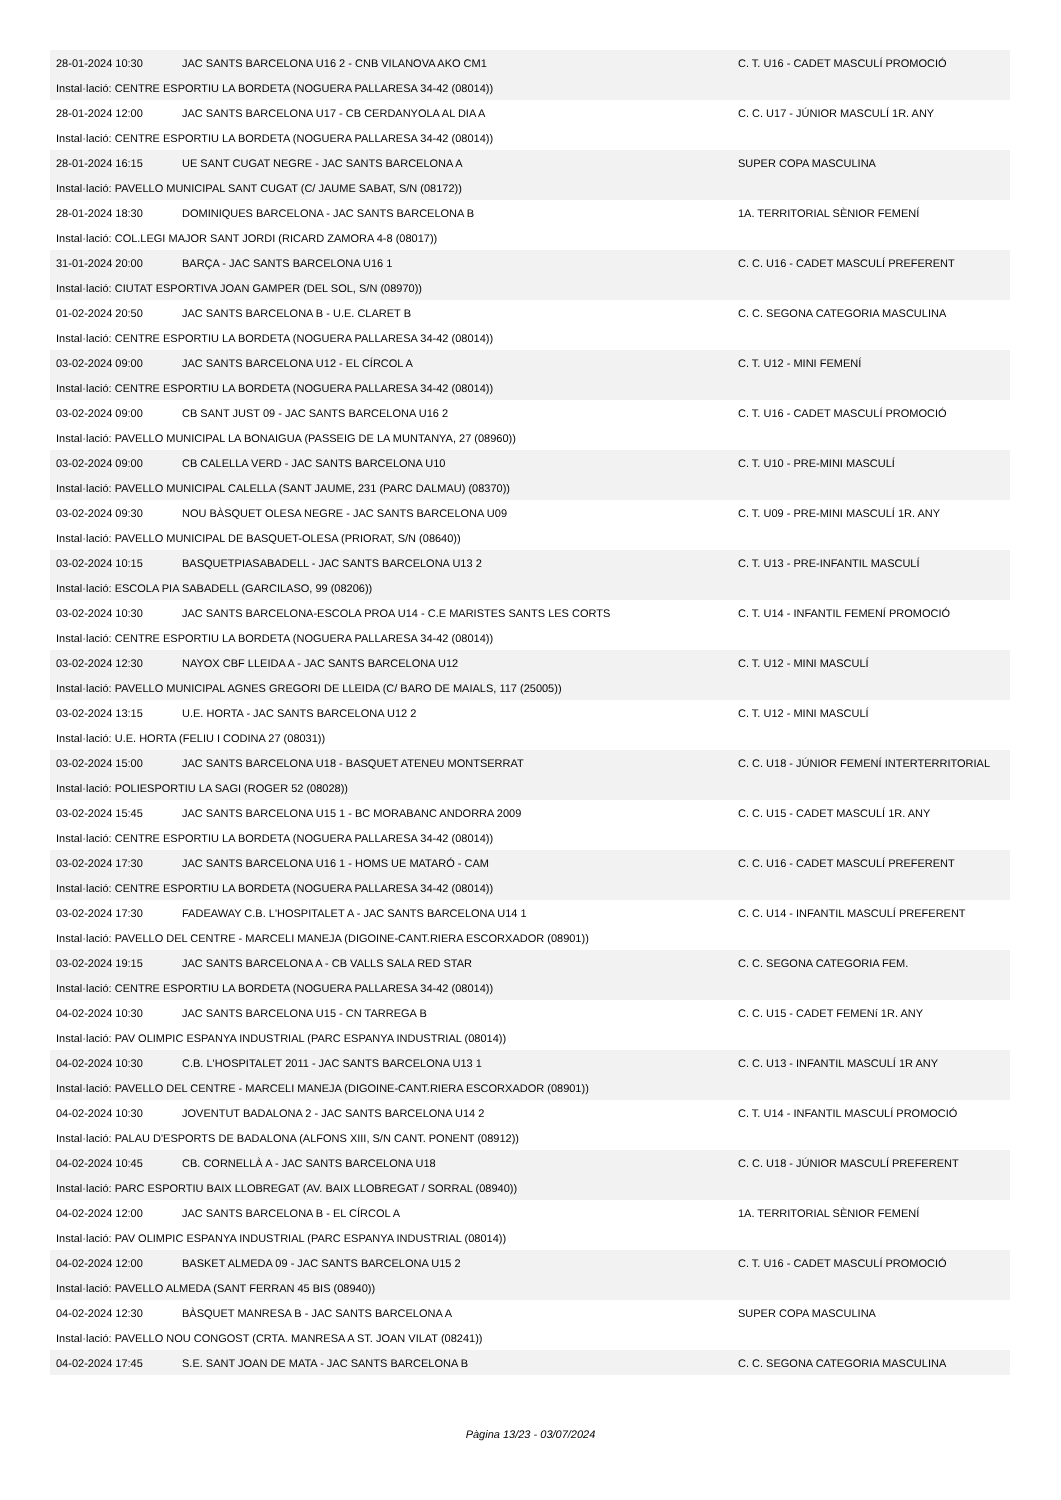| 28-01-2024 10:30 | JAC SANTS BARCELONA U16 2 - CNB VILANOVA AKO CM1 | C. T. U16 - CADET MASCULÍ PROMOCIÓ |
| Instal·lació: CENTRE ESPORTIU LA BORDETA (NOGUERA PALLARESA 34-42 (08014)) | | |
| 28-01-2024 12:00 | JAC SANTS BARCELONA U17 - CB CERDANYOLA AL DIA A | C. C. U17 - JÚNIOR MASCULÍ 1R. ANY |
| Instal·lació: CENTRE ESPORTIU LA BORDETA (NOGUERA PALLARESA 34-42 (08014)) | | |
| 28-01-2024 16:15 | UE SANT CUGAT NEGRE - JAC SANTS BARCELONA A | SUPER COPA MASCULINA |
| Instal·lació: PAVELLO MUNICIPAL SANT CUGAT (C/ JAUME SABAT, S/N (08172)) | | |
| 28-01-2024 18:30 | DOMINIQUES BARCELONA - JAC SANTS BARCELONA B | 1A. TERRITORIAL SÈNIOR FEMENÍ |
| Instal·lació: COL.LEGI MAJOR SANT JORDI (RICARD ZAMORA 4-8 (08017)) | | |
| 31-01-2024 20:00 | BARÇA - JAC SANTS BARCELONA U16 1 | C. C. U16 - CADET MASCULÍ PREFERENT |
| Instal·lació: CIUTAT ESPORTIVA JOAN GAMPER (DEL SOL, S/N (08970)) | | |
| 01-02-2024 20:50 | JAC SANTS BARCELONA B - U.E. CLARET B | C. C. SEGONA CATEGORIA MASCULINA |
| Instal·lació: CENTRE ESPORTIU LA BORDETA (NOGUERA PALLARESA 34-42 (08014)) | | |
| 03-02-2024 09:00 | JAC SANTS BARCELONA U12 - EL CÍRCOL A | C. T. U12 - MINI FEMENÍ |
| Instal·lació: CENTRE ESPORTIU LA BORDETA (NOGUERA PALLARESA 34-42 (08014)) | | |
| 03-02-2024 09:00 | CB SANT JUST 09 - JAC SANTS BARCELONA U16 2 | C. T. U16 - CADET MASCULÍ PROMOCIÓ |
| Instal·lació: PAVELLO MUNICIPAL LA BONAIGUA (PASSEIG DE LA MUNTANYA, 27 (08960)) | | |
| 03-02-2024 09:00 | CB CALELLA VERD - JAC SANTS BARCELONA U10 | C. T. U10 - PRE-MINI MASCULÍ |
| Instal·lació: PAVELLO MUNICIPAL CALELLA (SANT JAUME, 231 (PARC DALMAU) (08370)) | | |
| 03-02-2024 09:30 | NOU BÀSQUET OLESA NEGRE - JAC SANTS BARCELONA U09 | C. T. U09 - PRE-MINI MASCULÍ 1R. ANY |
| Instal·lació: PAVELLO MUNICIPAL DE BASQUET-OLESA (PRIORAT, S/N (08640)) | | |
| 03-02-2024 10:15 | BASQUETPIASABADELL - JAC SANTS BARCELONA U13 2 | C. T. U13 - PRE-INFANTIL MASCULÍ |
| Instal·lació: ESCOLA PIA SABADELL (GARCILASO, 99 (08206)) | | |
| 03-02-2024 10:30 | JAC SANTS BARCELONA-ESCOLA PROA U14 - C.E MARISTES SANTS LES CORTS | C. T. U14 - INFANTIL FEMENÍ PROMOCIÓ |
| Instal·lació: CENTRE ESPORTIU LA BORDETA (NOGUERA PALLARESA 34-42 (08014)) | | |
| 03-02-2024 12:30 | NAYOX CBF LLEIDA A - JAC SANTS BARCELONA U12 | C. T. U12 - MINI MASCULÍ |
| Instal·lació: PAVELLO MUNICIPAL AGNES GREGORI DE LLEIDA (C/ BARO DE MAIALS, 117 (25005)) | | |
| 03-02-2024 13:15 | U.E. HORTA - JAC SANTS BARCELONA U12 2 | C. T. U12 - MINI MASCULÍ |
| Instal·lació: U.E. HORTA (FELIU I CODINA 27 (08031)) | | |
| 03-02-2024 15:00 | JAC SANTS BARCELONA U18 - BASQUET ATENEU MONTSERRAT | C. C. U18 - JÚNIOR FEMENÍ INTERTERRITORIAL |
| Instal·lació: POLIESPORTIU LA SAGI (ROGER 52 (08028)) | | |
| 03-02-2024 15:45 | JAC SANTS BARCELONA U15 1 - BC MORABANC ANDORRA 2009 | C. C. U15 - CADET MASCULÍ 1R. ANY |
| Instal·lació: CENTRE ESPORTIU LA BORDETA (NOGUERA PALLARESA 34-42 (08014)) | | |
| 03-02-2024 17:30 | JAC SANTS BARCELONA U16 1 - HOMS UE MATARÓ - CAM | C. C. U16 - CADET MASCULÍ PREFERENT |
| Instal·lació: CENTRE ESPORTIU LA BORDETA (NOGUERA PALLARESA 34-42 (08014)) | | |
| 03-02-2024 17:30 | FADEAWAY C.B. L'HOSPITALET A - JAC SANTS BARCELONA U14 1 | C. C. U14 - INFANTIL MASCULÍ PREFERENT |
| Instal·lació: PAVELLO DEL CENTRE - MARCELI MANEJA (DIGOINE-CANT.RIERA ESCORXADOR (08901)) | | |
| 03-02-2024 19:15 | JAC SANTS BARCELONA A - CB VALLS SALA RED STAR | C. C. SEGONA CATEGORIA FEM. |
| Instal·lació: CENTRE ESPORTIU LA BORDETA (NOGUERA PALLARESA 34-42 (08014)) | | |
| 04-02-2024 10:30 | JAC SANTS BARCELONA U15 - CN TARREGA B | C. C. U15 - CADET FEMENí 1R. ANY |
| Instal·lació: PAV OLIMPIC ESPANYA INDUSTRIAL (PARC ESPANYA INDUSTRIAL (08014)) | | |
| 04-02-2024 10:30 | C.B. L'HOSPITALET 2011 - JAC SANTS BARCELONA U13 1 | C. C. U13 - INFANTIL MASCULÍ 1R ANY |
| Instal·lació: PAVELLO DEL CENTRE - MARCELI MANEJA (DIGOINE-CANT.RIERA ESCORXADOR (08901)) | | |
| 04-02-2024 10:30 | JOVENTUT BADALONA 2 - JAC SANTS BARCELONA U14 2 | C. T. U14 - INFANTIL MASCULÍ PROMOCIÓ |
| Instal·lació: PALAU D'ESPORTS DE BADALONA (ALFONS XIII, S/N CANT. PONENT (08912)) | | |
| 04-02-2024 10:45 | CB. CORNELLÀ A - JAC SANTS BARCELONA U18 | C. C. U18 - JÚNIOR MASCULÍ PREFERENT |
| Instal·lació: PARC ESPORTIU BAIX LLOBREGAT (AV. BAIX LLOBREGAT / SORRAL (08940)) | | |
| 04-02-2024 12:00 | JAC SANTS BARCELONA B - EL CÍRCOL A | 1A. TERRITORIAL SÈNIOR FEMENÍ |
| Instal·lació: PAV OLIMPIC ESPANYA INDUSTRIAL (PARC ESPANYA INDUSTRIAL (08014)) | | |
| 04-02-2024 12:00 | BASKET ALMEDA 09 - JAC SANTS BARCELONA U15 2 | C. T. U16 - CADET MASCULÍ PROMOCIÓ |
| Instal·lació: PAVELLO ALMEDA (SANT FERRAN 45 BIS (08940)) | | |
| 04-02-2024 12:30 | BÀSQUET MANRESA B - JAC SANTS BARCELONA A | SUPER COPA MASCULINA |
| Instal·lació: PAVELLO NOU CONGOST (CRTA. MANRESA A ST. JOAN VILAT (08241)) | | |
| 04-02-2024 17:45 | S.E. SANT JOAN DE MATA - JAC SANTS BARCELONA B | C. C. SEGONA CATEGORIA MASCULINA |
Pàgina 13/23 - 03/07/2024